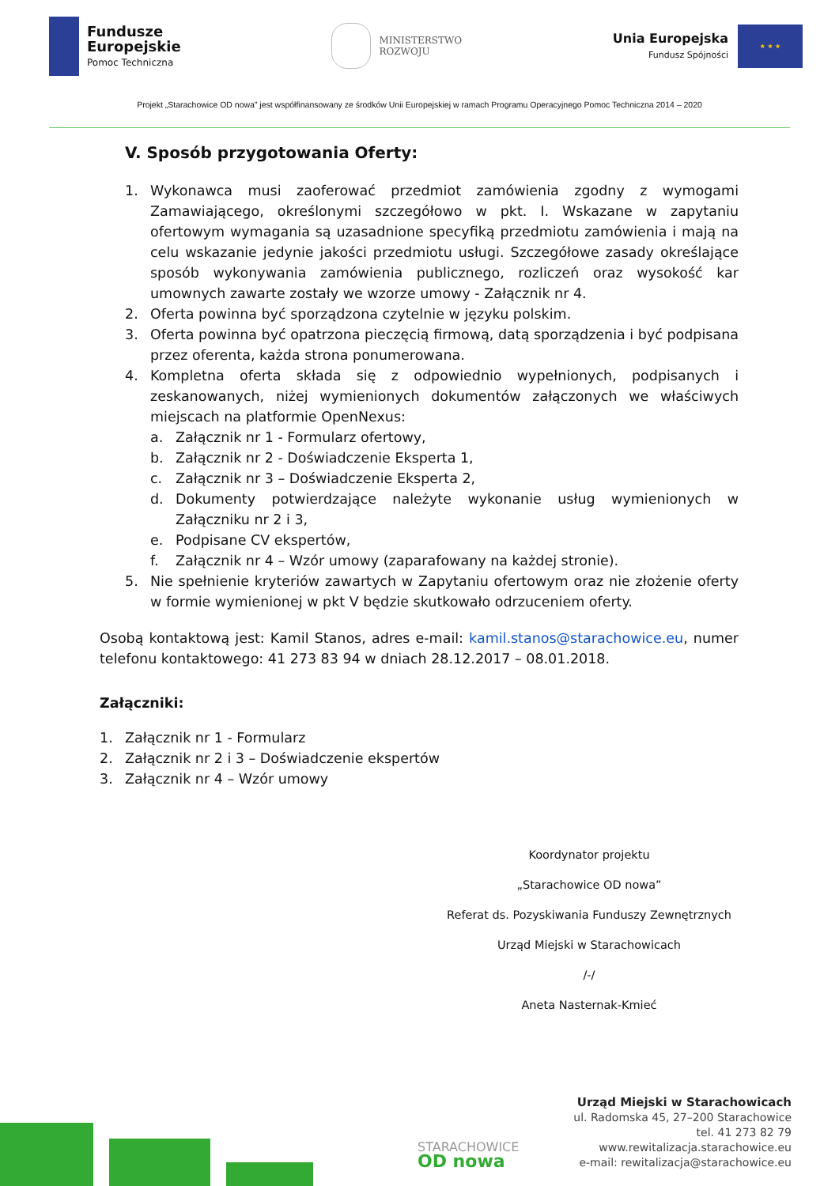Fundusze
Europejskie
Pomoc Techniczna
MINISTERSTWO
ROZWOJU
Unia Europejska
Fundusz Spójności
★ ★ ★
Projekt „Starachowice OD nowa” jest współfinansowany ze środków Unii Europejskiej w ramach Programu Operacyjnego Pomoc Techniczna 2014 – 2020
V. Sposób przygotowania Oferty:
1. Wykonawca musi zaoferować przedmiot zamówienia zgodny z wymogami Zamawiającego, określonymi szczegółowo w pkt. I. Wskazane w zapytaniu ofertowym wymagania są uzasadnione specyfiką przedmiotu zamówienia i mają na celu wskazanie jedynie jakości przedmiotu usługi. Szczegółowe zasady określające sposób wykonywania zamówienia publicznego, rozliczeń oraz wysokość kar umownych zawarte zostały we wzorze umowy - Załącznik nr 4.
2. Oferta powinna być sporządzona czytelnie w języku polskim.
3. Oferta powinna być opatrzona pieczęcią firmową, datą sporządzenia i być podpisana przez oferenta, każda strona ponumerowana.
4. Kompletna oferta składa się z odpowiednio wypełnionych, podpisanych i zeskanowanych, niżej wymienionych dokumentów załączonych we właściwych miejscach na platformie OpenNexus:
a. Załącznik nr 1 - Formularz ofertowy,
b. Załącznik nr 2 - Doświadczenie Eksperta 1,
c. Załącznik nr 3 – Doświadczenie Eksperta 2,
d. Dokumenty potwierdzające należyte wykonanie usług wymienionych w Załączniku nr 2 i 3,
e. Podpisane CV ekspertów,
f. Załącznik nr 4 – Wzór umowy (zaparafowany na każdej stronie).
5. Nie spełnienie kryteriów zawartych w Zapytaniu ofertowym oraz nie złożenie oferty w formie wymienionej w pkt V będzie skutkowało odrzuceniem oferty.
Osobą kontaktową jest: Kamil Stanos, adres e-mail: kamil.stanos@starachowice.eu, numer telefonu kontaktowego: 41 273 83 94 w dniach 28.12.2017 – 08.01.2018.
Załączniki:
1. Załącznik nr 1 - Formularz
2. Załącznik nr 2 i 3 – Doświadczenie ekspertów
3. Załącznik nr 4 – Wzór umowy
Koordynator projektu
„Starachowice OD nowa”
Referat ds. Pozyskiwania Funduszy Zewnętrznych
Urząd Miejski w Starachowicach
/-/
Aneta Nasternak-Kmieć
STARACHOWICE
OD nowa
Urząd Miejski w Starachowicach
ul. Radomska 45, 27–200 Starachowice
tel. 41 273 82 79
www.rewitalizacja.starachowice.eu
e-mail: rewitalizacja@starachowice.eu